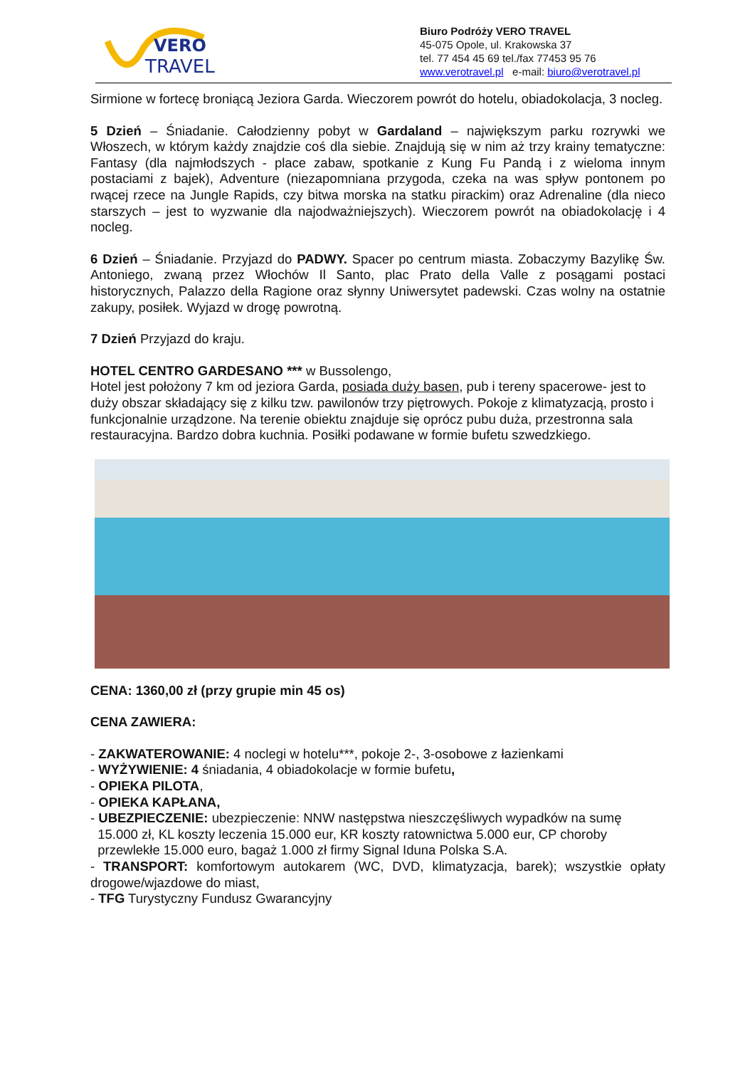VERO
TRAVEL
Biuro Podróży VERO TRAVEL
45-075 Opole, ul. Krakowska 37
tel. 77 454 45 69 tel./fax 77453 95 76
www.verotravel.pl e-mail: biuro@verotravel.pl
Sirmione w fortecę broniącą Jeziora Garda. Wieczorem powrót do hotelu, obiadokolacja, 3 nocleg.
5 Dzień – Śniadanie. Całodzienny pobyt w Gardaland – największym parku rozrywki we Włoszech, w którym każdy znajdzie coś dla siebie. Znajdują się w nim aż trzy krainy tematyczne: Fantasy (dla najmłodszych - place zabaw, spotkanie z Kung Fu Pandą i z wieloma innym postaciami z bajek), Adventure (niezapomniana przygoda, czeka na was spływ pontonem po rwącej rzece na Jungle Rapids, czy bitwa morska na statku pirackim) oraz Adrenaline (dla nieco starszych – jest to wyzwanie dla najodważniejszych). Wieczorem powrót na obiadokolację i 4 nocleg.
6 Dzień – Śniadanie. Przyjazd do PADWY. Spacer po centrum miasta. Zobaczymy Bazylikę Św. Antoniego, zwaną przez Włochów Il Santo, plac Prato della Valle z posągami postaci historycznych, Palazzo della Ragione oraz słynny Uniwersytet padewski. Czas wolny na ostatnie zakupy, posiłek. Wyjazd w drogę powrotną.
7 Dzień Przyjazd do kraju.
HOTEL CENTRO GARDESANO *** w Bussolengo,
Hotel jest położony 7 km od jeziora Garda, posiada duży basen, pub i tereny spacerowe- jest to duży obszar składający się z kilku tzw. pawilonów trzy piętrowych. Pokoje z klimatyzacją, prosto i funkcjonalnie urządzone. Na terenie obiektu znajduje się oprócz pubu duża, przestronna sala restauracyjna. Bardzo dobra kuchnia. Posiłki podawane w formie bufetu szwedzkiego.
CENA: 1360,00 zł (przy grupie min 45 os)
CENA ZAWIERA:
- ZAKWATEROWANIE: 4 noclegi w hotelu***, pokoje 2-, 3-osobowe z łazienkami
- WYŻYWIENIE: 4 śniadania, 4 obiadokolacje w formie bufetu,
- OPIEKA PILOTA,
- OPIEKA KAPŁANA,
- UBEZPIECZENIE: ubezpieczenie: NNW następstwa nieszczęśliwych wypadków na sumę
15.000 zł, KL koszty leczenia 15.000 eur, KR koszty ratownictwa 5.000 eur, CP choroby
przewlekłe 15.000 euro, bagaż 1.000 zł firmy Signal Iduna Polska S.A.
- TRANSPORT: komfortowym autokarem (WC, DVD, klimatyzacja, barek); wszystkie opłaty drogowe/wjazdowe do miast,
- TFG Turystyczny Fundusz Gwarancyjny